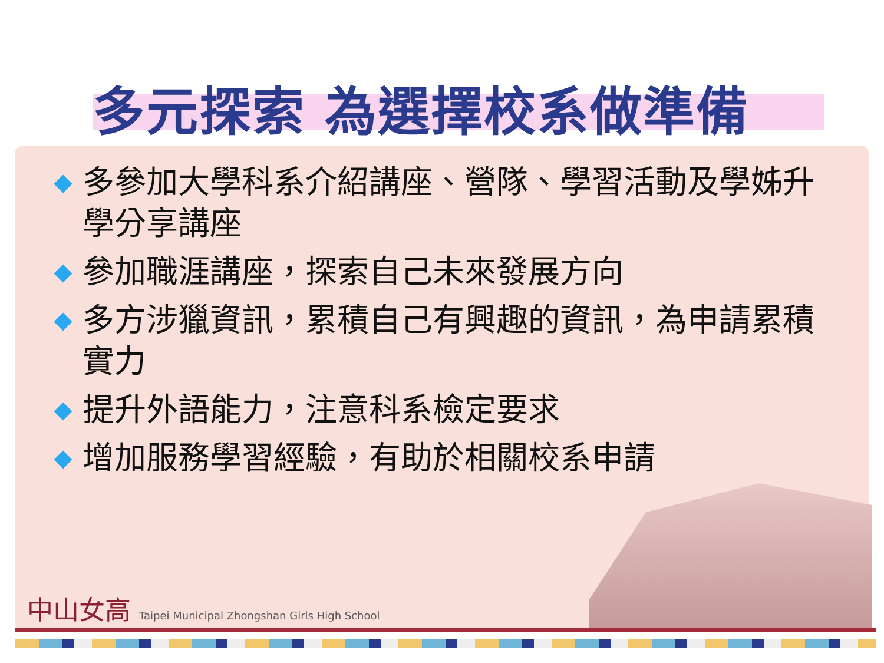多元探索 為選擇校系做準備
多參加大學科系介紹講座、營隊、學習活動及學姊升學分享講座
參加職涯講座，探索自己未來發展方向
多方涉獵資訊，累積自己有興趣的資訊，為申請累積實力
提升外語能力，注意科系檢定要求
增加服務學習經驗，有助於相關校系申請
中山女高 Taipei Municipal Zhongshan Girls High School